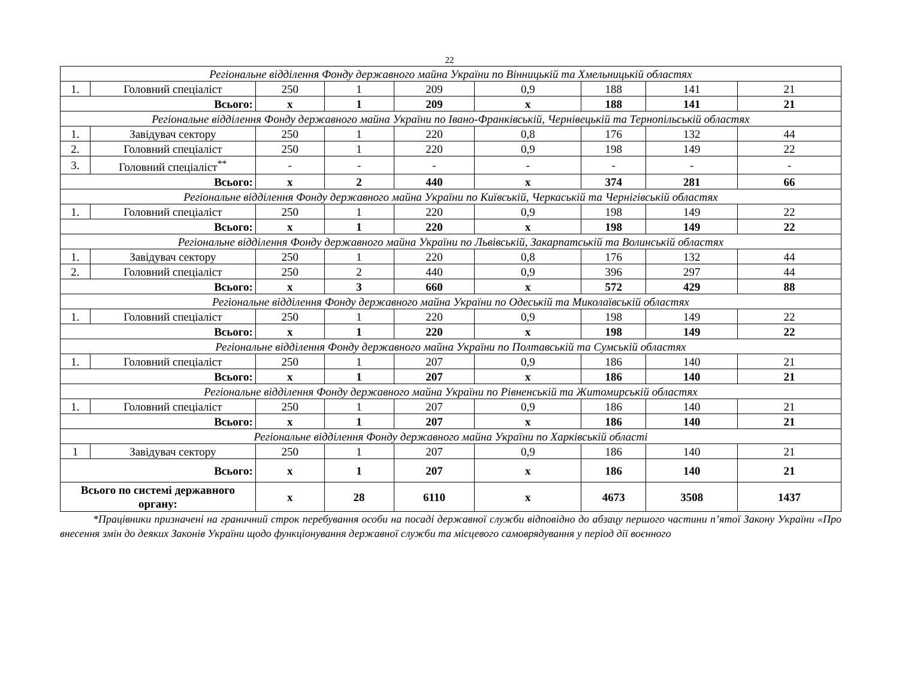22
| Регіональне відділення Фонду державного майна України по Вінницькій та Хмельницькій областях | | | | | | | | |
| 1. | Головний спеціаліст | 250 | 1 | 209 | 0,9 | 188 | 141 | 21 |
| Всього: | | x | 1 | 209 | x | 188 | 141 | 21 |
| Регіональне відділення Фонду державного майна України по Івано-Франківській, Чернівецькій та Тернопільській областях | | | | | | | | |
| 1. | Завідувач сектору | 250 | 1 | 220 | 0,8 | 176 | 132 | 44 |
| 2. | Головний спеціаліст | 250 | 1 | 220 | 0,9 | 198 | 149 | 22 |
| 3. | Головний спеціаліст<sup>**</sup> | - | - | - | - | - | - | - |
| Всього: | | x | 2 | 440 | x | 374 | 281 | 66 |
| Регіональне відділення Фонду державного майна України по Київській, Черкаській та Чернігівській областях | | | | | | | | |
| 1. | Головний спеціаліст | 250 | 1 | 220 | 0,9 | 198 | 149 | 22 |
| Всього: | | x | 1 | 220 | x | 198 | 149 | 22 |
| Регіональне відділення Фонду державного майна України по Львівській, Закарпатській та Волинській областях | | | | | | | | |
| 1. | Завідувач сектору | 250 | 1 | 220 | 0,8 | 176 | 132 | 44 |
| 2. | Головний спеціаліст | 250 | 2 | 440 | 0,9 | 396 | 297 | 44 |
| Всього: | | x | 3 | 660 | x | 572 | 429 | 88 |
| Регіональне відділення Фонду державного майна України по Одеській та Миколаївській областях | | | | | | | | |
| 1. | Головний спеціаліст | 250 | 1 | 220 | 0,9 | 198 | 149 | 22 |
| Всього: | | x | 1 | 220 | x | 198 | 149 | 22 |
| Регіональне відділення Фонду державного майна України по Полтавській та Сумській областях | | | | | | | | |
| 1. | Головний спеціаліст | 250 | 1 | 207 | 0,9 | 186 | 140 | 21 |
| Всього: | | x | 1 | 207 | x | 186 | 140 | 21 |
| Регіональне відділення Фонду державного майна України по Рівненській та Житомирській областях | | | | | | | | |
| 1. | Головний спеціаліст | 250 | 1 | 207 | 0,9 | 186 | 140 | 21 |
| Всього: | | x | 1 | 207 | x | 186 | 140 | 21 |
| Регіональне відділення Фонду державного майна України по Харківській області | | | | | | | | |
| 1 | Завідувач сектору | 250 | 1 | 207 | 0,9 | 186 | 140 | 21 |
| Всього: | | x | 1 | 207 | x | 186 | 140 | 21 |
| Всього по системі державного органу: | | x | 28 | 6110 | x | 4673 | 3508 | 1437 |
*Працівники призначені на граничний строк перебування особи на посаді державної служби відповідно до абзацу першого частини п’ятої Закону України «Про внесення змін до деяких Законів України щодо функціонування державної служби та місцевого самоврядування у період дії воєнного